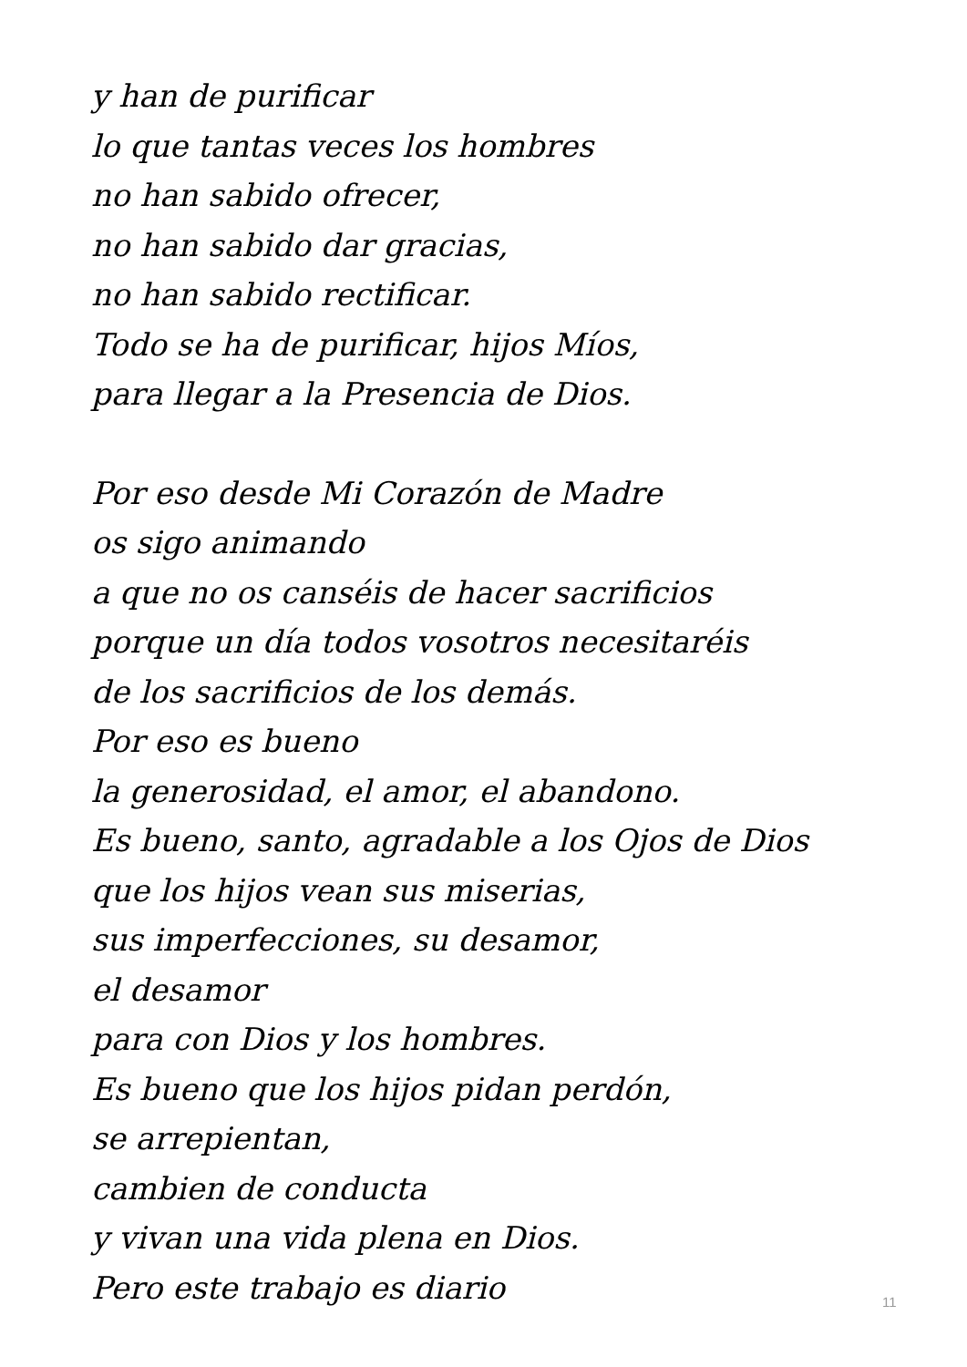y han de purificar
lo que tantas veces los hombres
no han sabido ofrecer,
no han sabido dar gracias,
no han sabido rectificar.
Todo se ha de purificar, hijos Míos,
para llegar a la Presencia de Dios.
Por eso desde Mi Corazón de Madre
os sigo animando
a que no os canséis de hacer sacrificios
porque un día todos vosotros necesitaréis
de los sacrificios de los demás.
Por eso es bueno
la generosidad, el amor, el abandono.
Es bueno, santo, agradable a los Ojos de Dios
que los hijos vean sus miserias,
sus imperfecciones, su desamor,
el desamor
para con Dios y los hombres.
Es bueno que los hijos pidan perdón,
se arrepientan,
cambien de conducta
y vivan una vida plena en Dios.
Pero este trabajo es diario
11